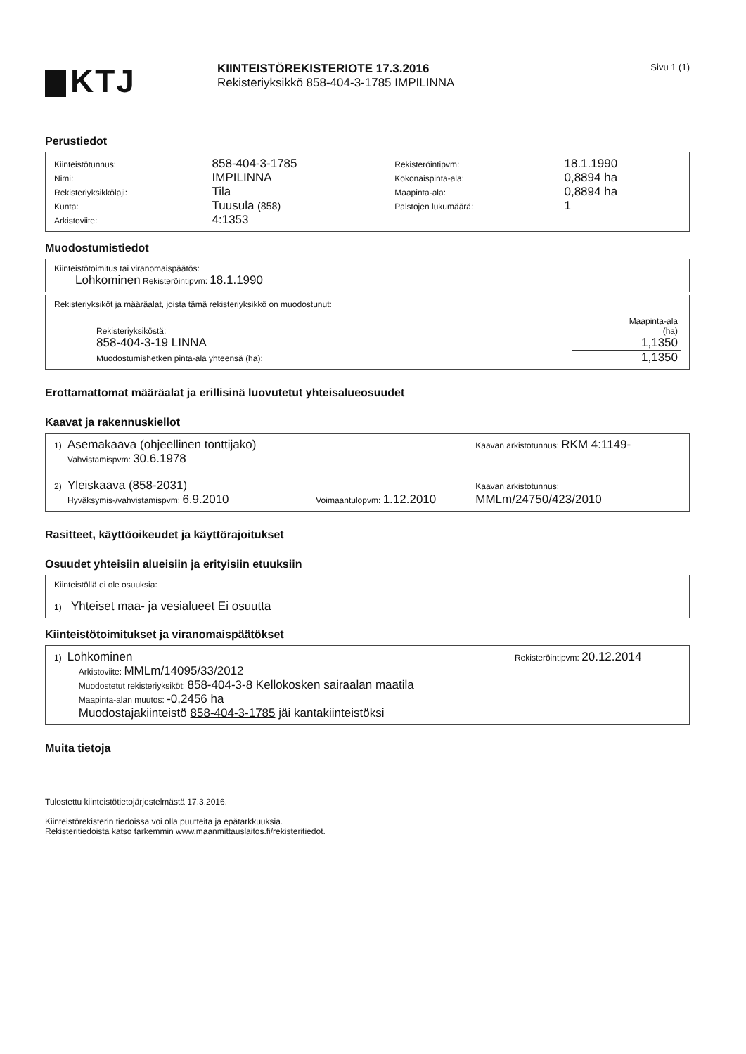KTJ
KIINTEISTÖREKISTERIOTE 17.3.2016
Rekisteriyksikkö 858-404-3-1785 IMPILINNA
Sivu 1 (1)
Perustiedot
| Kiinteistötunnus: | 858-404-3-1785 | Rekisteröintipvm: | 18.1.1990 |
| Nimi: | IMPILINNA | Kokonaispinta-ala: | 0,8894 ha |
| Rekisteriyksikkölaji: | Tila | Maapinta-ala: | 0,8894 ha |
| Kunta: | Tuusula (858) | Palstojen lukumäärä: | 1 |
| Arkistoviite: | 4:1353 | | |
Muodostumistiedot
Kiinteistötoimitus tai viranomaispäätös:
Lohkominen Rekisteröintipvm: 18.1.1990
Rekisteriyksiköt ja määräalat, joista tämä rekisteriyksikkö on muodostunut:
| | Maapinta-ala |
| Rekisteriyksiköstä: | (ha) |
| 858-404-3-19 LINNA | 1,1350 |
| Muodostumishetken pinta-ala yhteensä (ha): | 1,1350 |
Erottamattomat määräalat ja erillisinä luovutetut yhteisalueosuudet
Kaavat ja rakennuskiellot
| 1) | Asemakaava (ohjeellinen tonttijako) | | Kaavan arkistotunnus: RKM 4:1149- |
| | Vahvistamispvm: 30.6.1978 | | |
| 2) | Yleiskaava (858-2031) | | Kaavan arkistotunnus: |
| | Hyväksymis-/vahvistamispvm: 6.9.2010 | Voimaantulopvm: 1.12.2010 | MMLm/24750/423/2010 |
Rasitteet, käyttöoikeudet ja käyttörajoitukset
Osuudet yhteisiin alueisiin ja erityisiin etuuksiin
Kiinteistöllä ei ole osuuksia:
1) Yhteiset maa- ja vesialueet Ei osuutta
Kiinteistötoimitukset ja viranomaispäätökset
| 1) | Lohkominen | Rekisteröintipvm: 20.12.2014 |
| | Arkistoviite: MMLm/14095/33/2012 Muodostetut rekisteriyksiköt: 858-404-3-8 Kellokosken sairaalan maatila Maapinta-alan muutos: -0,2456 ha Muodostajakiinteistö 858-404-3-1785 jäi kantakiinteistöksi | |
Muita tietoja
Tulostettu kiinteistötietojärjestelmästä 17.3.2016.
Kiinteistörekisterin tiedoissa voi olla puutteita ja epätarkkuuksia.
Rekisteritiedoista katso tarkemmin www.maanmittauslaitos.fi/rekisteritiedot.